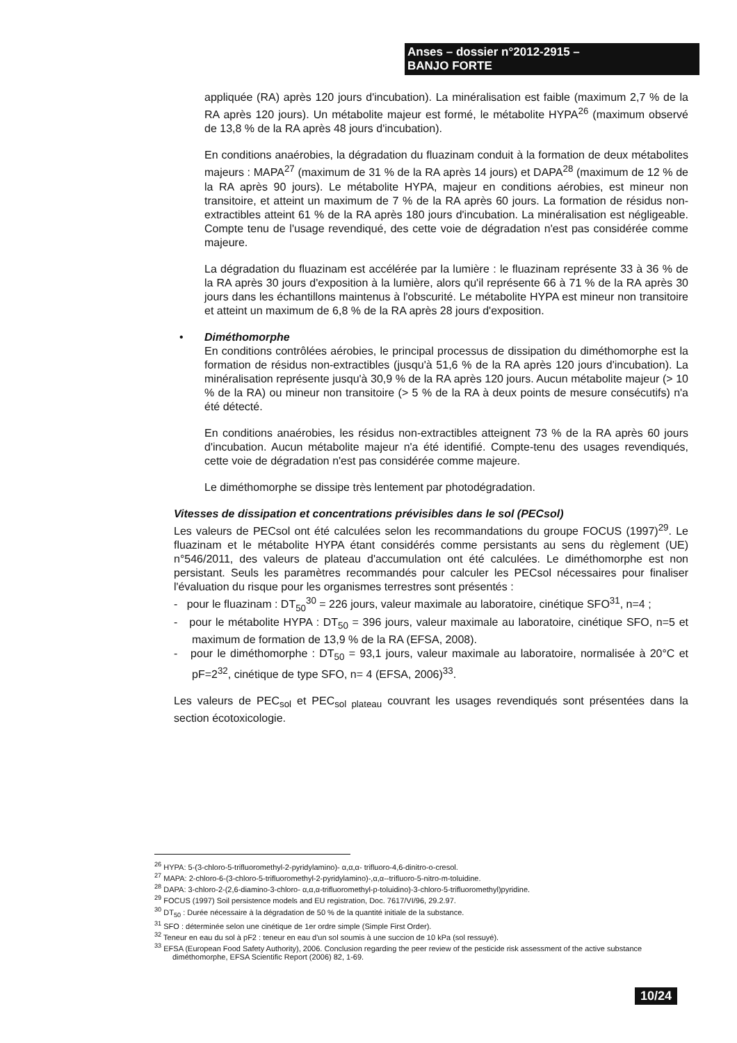Anses – dossier n°2012-2915 –
BANJO FORTE
appliquée (RA) après 120 jours d'incubation). La minéralisation est faible (maximum 2,7 % de la RA après 120 jours). Un métabolite majeur est formé, le métabolite HYPA<sup>26</sup> (maximum observé de 13,8 % de la RA après 48 jours d'incubation).
En conditions anaérobies, la dégradation du fluazinam conduit à la formation de deux métabolites majeurs : MAPA<sup>27</sup> (maximum de 31 % de la RA après 14 jours) et DAPA<sup>28</sup> (maximum de 12 % de la RA après 90 jours). Le métabolite HYPA, majeur en conditions aérobies, est mineur non transitoire, et atteint un maximum de 7 % de la RA après 60 jours. La formation de résidus non-extractibles atteint 61 % de la RA après 180 jours d'incubation. La minéralisation est négligeable. Compte tenu de l'usage revendiqué, des cette voie de dégradation n'est pas considérée comme majeure.
La dégradation du fluazinam est accélérée par la lumière : le fluazinam représente 33 à 36 % de la RA après 30 jours d'exposition à la lumière, alors qu'il représente 66 à 71 % de la RA après 30 jours dans les échantillons maintenus à l'obscurité. Le métabolite HYPA est mineur non transitoire et atteint un maximum de 6,8 % de la RA après 28 jours d'exposition.
•
Diméthomorphe
En conditions contrôlées aérobies, le principal processus de dissipation du diméthomorphe est la formation de résidus non-extractibles (jusqu'à 51,6 % de la RA après 120 jours d'incubation). La minéralisation représente jusqu'à 30,9 % de la RA après 120 jours. Aucun métabolite majeur (> 10 % de la RA) ou mineur non transitoire (> 5 % de la RA à deux points de mesure consécutifs) n'a été détecté.
En conditions anaérobies, les résidus non-extractibles atteignent 73 % de la RA après 60 jours d'incubation. Aucun métabolite majeur n'a été identifié. Compte-tenu des usages revendiqués, cette voie de dégradation n'est pas considérée comme majeure.
Le diméthomorphe se dissipe très lentement par photodégradation.
Vitesses de dissipation et concentrations prévisibles dans le sol (PECsol)
Les valeurs de PECsol ont été calculées selon les recommandations du groupe FOCUS (1997)<sup>29</sup>. Le fluazinam et le métabolite HYPA étant considérés comme persistants au sens du règlement (UE) n°546/2011, des valeurs de plateau d'accumulation ont été calculées. Le diméthomorphe est non persistant. Seuls les paramètres recommandés pour calculer les PECsol nécessaires pour finaliser l'évaluation du risque pour les organismes terrestres sont présentés :
- pour le fluazinam : DT<sub>50</sub><sup>30</sup> = 226 jours, valeur maximale au laboratoire, cinétique SFO<sup>31</sup>, n=4 ;
- pour le métabolite HYPA : DT<sub>50</sub> = 396 jours, valeur maximale au laboratoire, cinétique SFO, n=5 et maximum de formation de 13,9 % de la RA (EFSA, 2008).
- pour le diméthomorphe : DT<sub>50</sub> = 93,1 jours, valeur maximale au laboratoire, normalisée à 20°C et pF=2<sup>32</sup>, cinétique de type SFO, n= 4 (EFSA, 2006)<sup>33</sup>.
Les valeurs de PEC<sub>sol</sub> et PEC<sub>sol plateau</sub> couvrant les usages revendiqués sont présentées dans la section écotoxicologie.
<sup>26</sup> HYPA: 5-(3-chloro-5-trifluoromethyl-2-pyridylamino)- α,α,α- trifluoro-4,6-dinitro-o-cresol.
<sup>27</sup> MAPA: 2-chloro-6-(3-chloro-5-trifluoromethyl-2-pyridylamino)-,α,α--trifluoro-5-nitro-m-toluidine.
<sup>28</sup> DAPA: 3-chloro-2-(2,6-diamino-3-chloro- α,α,α-trifluoromethyl-p-toluidino)-3-chloro-5-trifluoromethyl)pyridine.
<sup>29</sup> FOCUS (1997) Soil persistence models and EU registration, Doc. 7617/VI/96, 29.2.97.
<sup>30</sup> DT<sub>50</sub> : Durée nécessaire à la dégradation de 50 % de la quantité initiale de la substance.
<sup>31</sup> SFO : déterminée selon une cinétique de 1er ordre simple (Simple First Order).
<sup>32</sup> Teneur en eau du sol à pF2 : teneur en eau d'un sol soumis à une succion de 10 kPa (sol ressuyé).
<sup>33</sup> EFSA (European Food Safety Authority), 2006. Conclusion regarding the peer review of the pesticide risk assessment of the active substance diméthomorphe, EFSA Scientific Report (2006) 82, 1-69.
10/24